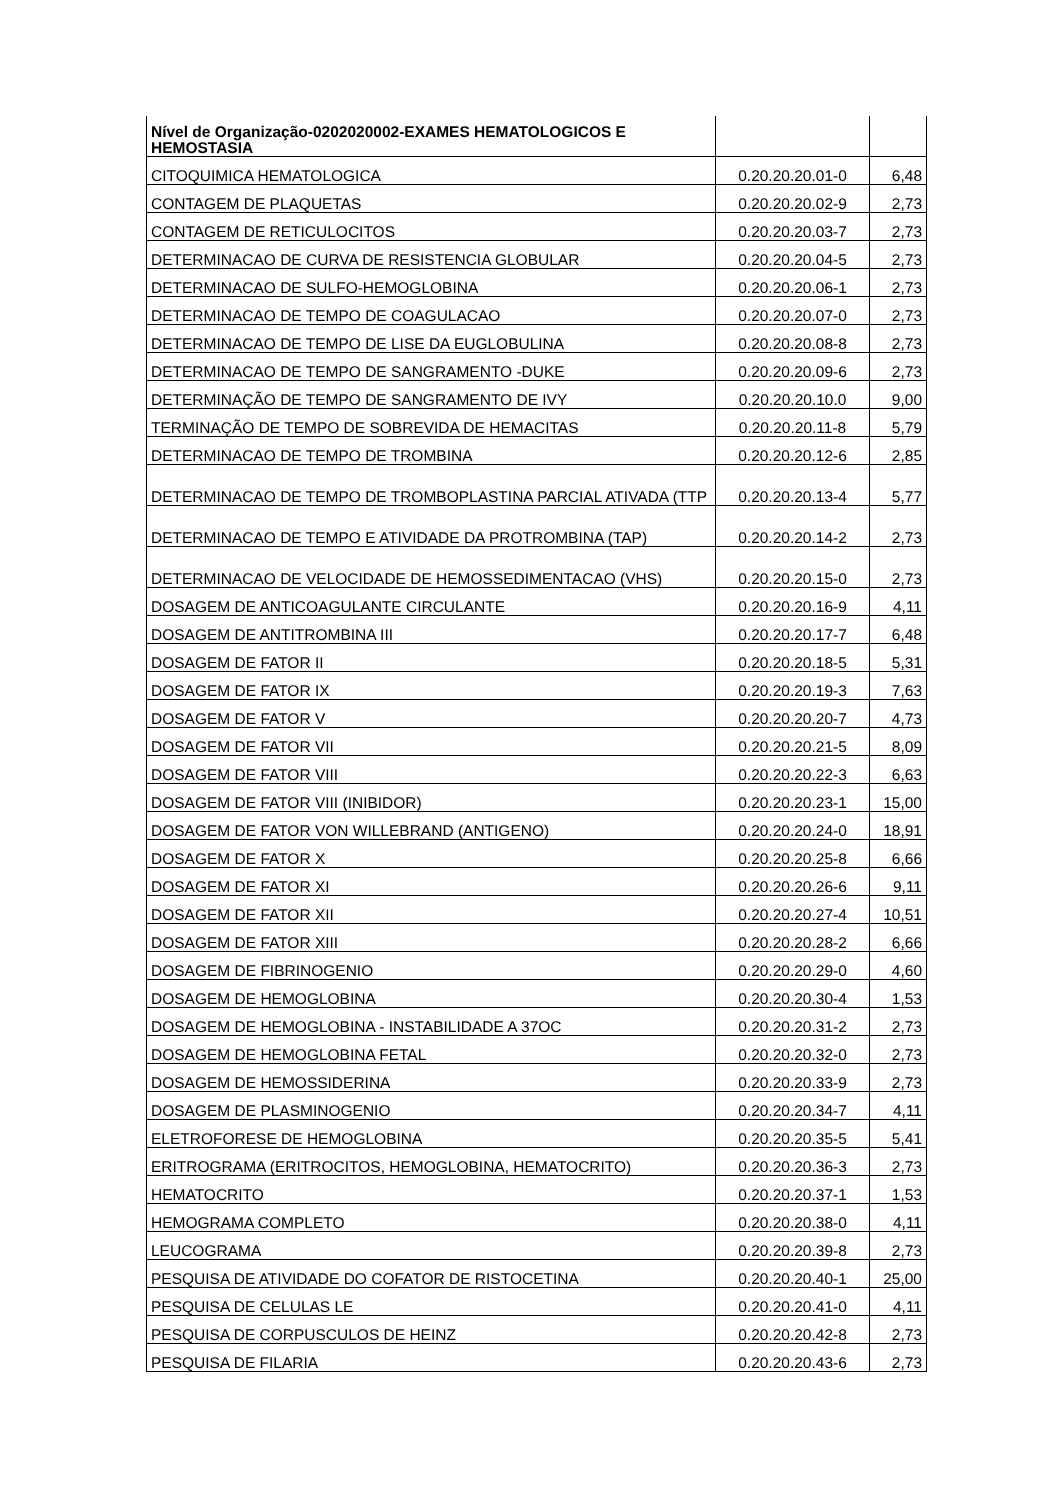| Nível de Organização-0202020002-EXAMES HEMATOLOGICOS E HEMOSTASIA | | |
| CITOQUIMICA HEMATOLOGICA | 0.20.20.20.01-0 | 6,48 |
| CONTAGEM DE PLAQUETAS | 0.20.20.20.02-9 | 2,73 |
| CONTAGEM DE RETICULOCITOS | 0.20.20.20.03-7 | 2,73 |
| DETERMINACAO DE CURVA DE RESISTENCIA GLOBULAR | 0.20.20.20.04-5 | 2,73 |
| DETERMINACAO DE SULFO-HEMOGLOBINA | 0.20.20.20.06-1 | 2,73 |
| DETERMINACAO DE TEMPO DE COAGULACAO | 0.20.20.20.07-0 | 2,73 |
| DETERMINACAO DE TEMPO DE LISE DA EUGLOBULINA | 0.20.20.20.08-8 | 2,73 |
| DETERMINACAO DE TEMPO DE SANGRAMENTO -DUKE | 0.20.20.20.09-6 | 2,73 |
| DETERMINAÇÃO DE TEMPO DE SANGRAMENTO DE IVY | 0.20.20.20.10.0 | 9,00 |
| TERMINAÇÃO DE TEMPO DE SOBREVIDA DE HEMACITAS | 0.20.20.20.11-8 | 5,79 |
| DETERMINACAO DE TEMPO DE TROMBINA | 0.20.20.20.12-6 | 2,85 |
| DETERMINACAO DE TEMPO DE TROMBOPLASTINA PARCIAL ATIVADA (TTP | 0.20.20.20.13-4 | 5,77 |
| DETERMINACAO DE TEMPO E ATIVIDADE DA PROTROMBINA (TAP) | 0.20.20.20.14-2 | 2,73 |
| DETERMINACAO DE VELOCIDADE DE HEMOSSEDIMENTACAO (VHS) | 0.20.20.20.15-0 | 2,73 |
| DOSAGEM DE ANTICOAGULANTE CIRCULANTE | 0.20.20.20.16-9 | 4,11 |
| DOSAGEM DE ANTITROMBINA III | 0.20.20.20.17-7 | 6,48 |
| DOSAGEM DE FATOR II | 0.20.20.20.18-5 | 5,31 |
| DOSAGEM DE FATOR IX | 0.20.20.20.19-3 | 7,63 |
| DOSAGEM DE FATOR V | 0.20.20.20.20-7 | 4,73 |
| DOSAGEM DE FATOR VII | 0.20.20.20.21-5 | 8,09 |
| DOSAGEM DE FATOR VIII | 0.20.20.20.22-3 | 6,63 |
| DOSAGEM DE FATOR VIII (INIBIDOR) | 0.20.20.20.23-1 | 15,00 |
| DOSAGEM DE FATOR VON WILLEBRAND (ANTIGENO) | 0.20.20.20.24-0 | 18,91 |
| DOSAGEM DE FATOR X | 0.20.20.20.25-8 | 6,66 |
| DOSAGEM DE FATOR XI | 0.20.20.20.26-6 | 9,11 |
| DOSAGEM DE FATOR XII | 0.20.20.20.27-4 | 10,51 |
| DOSAGEM DE FATOR XIII | 0.20.20.20.28-2 | 6,66 |
| DOSAGEM DE FIBRINOGENIO | 0.20.20.20.29-0 | 4,60 |
| DOSAGEM DE HEMOGLOBINA | 0.20.20.20.30-4 | 1,53 |
| DOSAGEM DE HEMOGLOBINA - INSTABILIDADE A 37OC | 0.20.20.20.31-2 | 2,73 |
| DOSAGEM DE HEMOGLOBINA FETAL | 0.20.20.20.32-0 | 2,73 |
| DOSAGEM DE HEMOSSIDERINA | 0.20.20.20.33-9 | 2,73 |
| DOSAGEM DE PLASMINOGENIO | 0.20.20.20.34-7 | 4,11 |
| ELETROFORESE DE HEMOGLOBINA | 0.20.20.20.35-5 | 5,41 |
| ERITROGRAMA (ERITROCITOS, HEMOGLOBINA, HEMATOCRITO) | 0.20.20.20.36-3 | 2,73 |
| HEMATOCRITO | 0.20.20.20.37-1 | 1,53 |
| HEMOGRAMA COMPLETO | 0.20.20.20.38-0 | 4,11 |
| LEUCOGRAMA | 0.20.20.20.39-8 | 2,73 |
| PESQUISA DE ATIVIDADE DO COFATOR DE RISTOCETINA | 0.20.20.20.40-1 | 25,00 |
| PESQUISA DE CELULAS LE | 0.20.20.20.41-0 | 4,11 |
| PESQUISA DE CORPUSCULOS DE HEINZ | 0.20.20.20.42-8 | 2,73 |
| PESQUISA DE FILARIA | 0.20.20.20.43-6 | 2,73 |